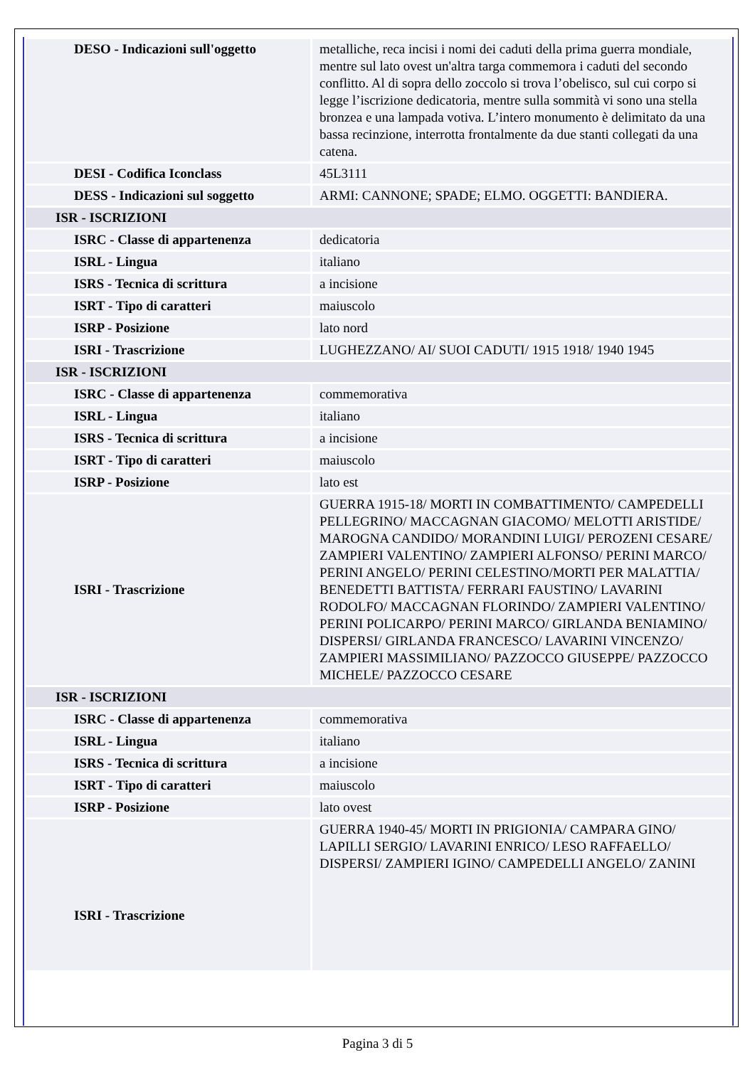| DESO - Indicazioni sull'oggetto | metalliche, reca incisi i nomi dei caduti della prima guerra mondiale, mentre sul lato ovest un'altra targa commemora i caduti del secondo conflitto. Al di sopra dello zoccolo si trova l’obelisco, sul cui corpo si legge l’iscrizione dedicatoria, mentre sulla sommità vi sono una stella bronzea e una lampada votiva. L’intero monumento è delimitato da una bassa recinzione, interrotta frontalmente da due stanti collegati da una catena. |
| DESI - Codifica Iconclass | 45L3111 |
| DESS - Indicazioni sul soggetto | ARMI: CANNONE; SPADE; ELMO. OGGETTI: BANDIERA. |
| ISR - ISCRIZIONI | |
| ISRC - Classe di appartenenza | dedicatoria |
| ISRL - Lingua | italiano |
| ISRS - Tecnica di scrittura | a incisione |
| ISRT - Tipo di caratteri | maiuscolo |
| ISRP - Posizione | lato nord |
| ISRI - Trascrizione | LUGHEZZANO/ AI/ SUOI CADUTI/ 1915 1918/ 1940 1945 |
| ISR - ISCRIZIONI | |
| ISRC - Classe di appartenenza | commemorativa |
| ISRL - Lingua | italiano |
| ISRS - Tecnica di scrittura | a incisione |
| ISRT - Tipo di caratteri | maiuscolo |
| ISRP - Posizione | lato est |
| ISRI - Trascrizione | GUERRA 1915-18/ MORTI IN COMBATTIMENTO/ CAMPEDELLI PELLEGRINO/ MACCAGNAN GIACOMO/ MELOTTI ARISTIDE/ MAROGNA CANDIDO/ MORANDINI LUIGI/ PEROZENI CESARE/ ZAMPIERI VALENTINO/ ZAMPIERI ALFONSO/ PERINI MARCO/ PERINI ANGELO/ PERINI CELESTINO/MORTI PER MALATTIA/ BENEDETTI BATTISTA/ FERRARI FAUSTINO/ LAVARINI RODOLFO/ MACCAGNAN FLORINDO/ ZAMPIERI VALENTINO/ PERINI POLICARPO/ PERINI MARCO/ GIRLANDA BENIAMINO/ DISPERSI/ GIRLANDA FRANCESCO/ LAVARINI VINCENZO/ ZAMPIERI MASSIMILIANO/ PAZZOCCO GIUSEPPE/ PAZZOCCO MICHELE/ PAZZOCCO CESARE |
| ISR - ISCRIZIONI | |
| ISRC - Classe di appartenenza | commemorativa |
| ISRL - Lingua | italiano |
| ISRS - Tecnica di scrittura | a incisione |
| ISRT - Tipo di caratteri | maiuscolo |
| ISRP - Posizione | lato ovest |
| ISRI - Trascrizione | GUERRA 1940-45/ MORTI IN PRIGIONIA/ CAMPARA GINO/ LAPILLI SERGIO/ LAVARINI ENRICO/ LESO RAFFAELLO/ DISPERSI/ ZAMPIERI IGINO/ CAMPEDELLI ANGELO/ ZANINI |
Pagina 3 di 5